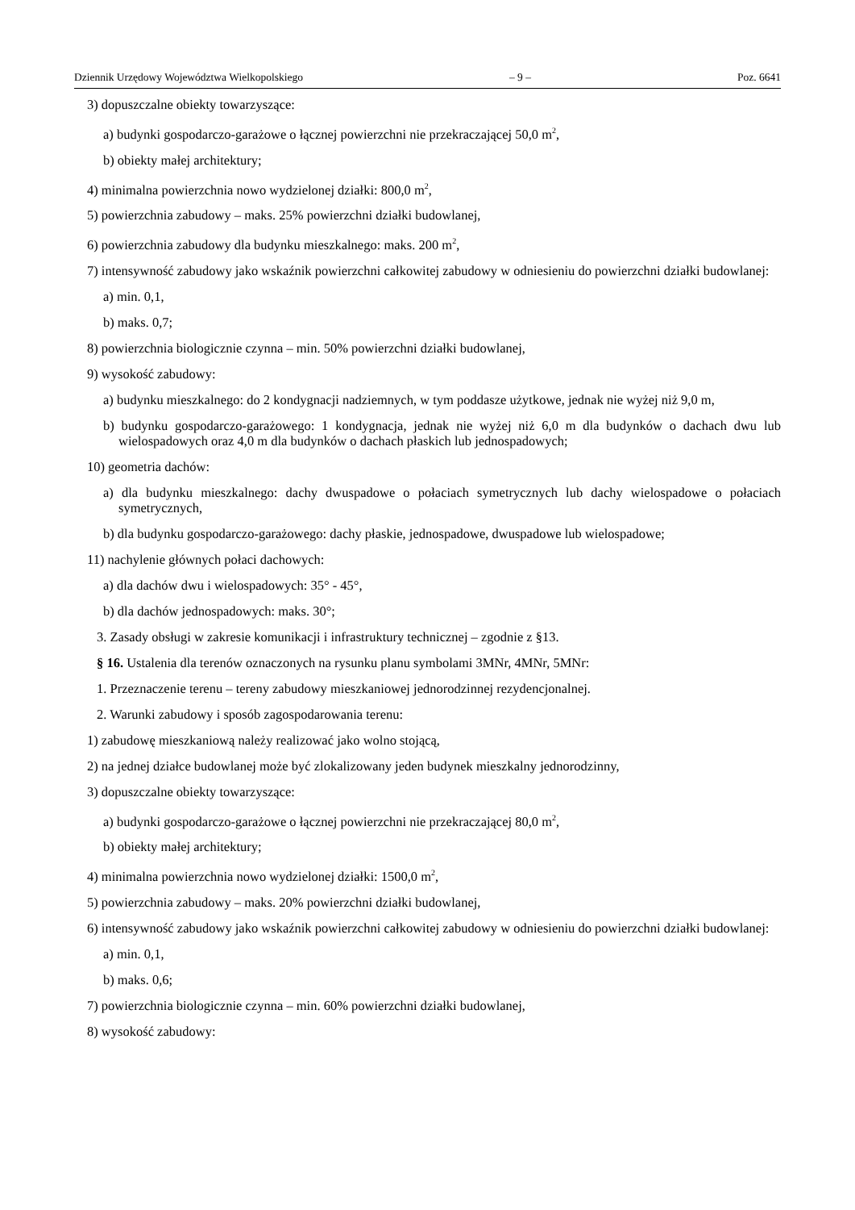Dziennik Urzędowy Województwa Wielkopolskiego – 9 – Poz. 6641
3) dopuszczalne obiekty towarzyszące:
a) budynki gospodarczo-garażowe o łącznej powierzchni nie przekraczającej 50,0 m<sup>2</sup>,
b) obiekty małej architektury;
4) minimalna powierzchnia nowo wydzielonej działki: 800,0 m<sup>2</sup>,
5) powierzchnia zabudowy – maks. 25% powierzchni działki budowlanej,
6) powierzchnia zabudowy dla budynku mieszkalnego: maks. 200 m<sup>2</sup>,
7) intensywność zabudowy jako wskaźnik powierzchni całkowitej zabudowy w odniesieniu do powierzchni działki budowlanej:
a) min. 0,1,
b) maks. 0,7;
8) powierzchnia biologicznie czynna – min. 50% powierzchni działki budowlanej,
9) wysokość zabudowy:
a) budynku mieszkalnego: do 2 kondygnacji nadziemnych, w tym poddasze użytkowe, jednak nie wyżej niż 9,0 m,
b) budynku gospodarczo-garażowego: 1 kondygnacja, jednak nie wyżej niż 6,0 m dla budynków o dachach dwu lub wielospadowych oraz 4,0 m dla budynków o dachach płaskich lub jednospadowych;
10) geometria dachów:
a) dla budynku mieszkalnego: dachy dwuspadowe o połaciach symetrycznych lub dachy wielospadowe o połaciach symetrycznych,
b) dla budynku gospodarczo-garażowego: dachy płaskie, jednospadowe, dwuspadowe lub wielospadowe;
11) nachylenie głównych połaci dachowych:
a) dla dachów dwu i wielospadowych: 35° - 45°,
b) dla dachów jednospadowych: maks. 30°;
3. Zasady obsługi w zakresie komunikacji i infrastruktury technicznej – zgodnie z §13.
§ 16. Ustalenia dla terenów oznaczonych na rysunku planu symbolami 3MNr, 4MNr, 5MNr:
1. Przeznaczenie terenu – tereny zabudowy mieszkaniowej jednorodzinnej rezydencjonalnej.
2. Warunki zabudowy i sposób zagospodarowania terenu:
1) zabudowę mieszkaniową należy realizować jako wolno stojącą,
2) na jednej działce budowlanej może być zlokalizowany jeden budynek mieszkalny jednorodzinny,
3) dopuszczalne obiekty towarzyszące:
a) budynki gospodarczo-garażowe o łącznej powierzchni nie przekraczającej 80,0 m<sup>2</sup>,
b) obiekty małej architektury;
4) minimalna powierzchnia nowo wydzielonej działki: 1500,0 m<sup>2</sup>,
5) powierzchnia zabudowy – maks. 20% powierzchni działki budowlanej,
6) intensywność zabudowy jako wskaźnik powierzchni całkowitej zabudowy w odniesieniu do powierzchni działki budowlanej:
a) min. 0,1,
b) maks. 0,6;
7) powierzchnia biologicznie czynna – min. 60% powierzchni działki budowlanej,
8) wysokość zabudowy: